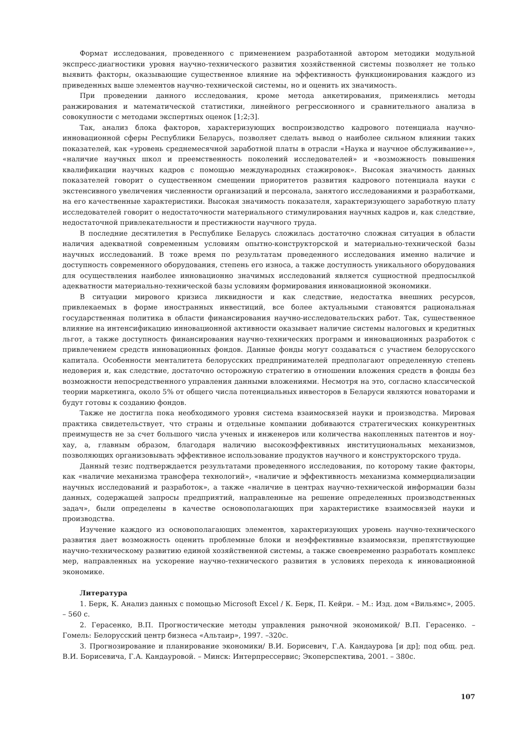Формат исследования, проведенного с применением разработанной автором методики модульной экспресс-диагностики уровня научно-технического развития хозяйственной системы позволяет не только выявить факторы, оказывающие существенное влияние на эффективность функционирования каждого из приведенных выше элементов научно-технической системы, но и оценить их значимость.
При проведении данного исследования, кроме метода анкетирования, применялись методы ранжирования и математической статистики, линейного регрессионного и сравнительного анализа в совокупности с методами экспертных оценок [1;2;3].
Так, анализ блока факторов, характеризующих воспроизводство кадрового потенциала научно-инновационной сферы Республики Беларусь, позволяет сделать вывод о наиболее сильном влиянии таких показателей, как «уровень среднемесячной заработной платы в отрасли «Наука и научное обслуживание»», «наличие научных школ и преемственность поколений исследователей» и «возможность повышения квалификации научных кадров с помощью международных стажировок». Высокая значимость данных показателей говорит о существенном смещении приоритетов развития кадрового потенциала науки с экстенсивного увеличения численности организаций и персонала, занятого исследованиями и разработками, на его качественные характеристики. Высокая значимость показателя, характеризующего заработную плату исследователей говорит о недостаточности материального стимулирования научных кадров и, как следствие, недостаточной привлекательности и престижности научного труда.
В последние десятилетия в Республике Беларусь сложилась достаточно сложная ситуация в области наличия адекватной современным условиям опытно-конструкторской и материально-технической базы научных исследований. В тоже время по результатам проведенного исследования именно наличие и доступность современного оборудования, степень его износа, а также доступность уникального оборудования для осуществления наиболее инновационно значимых исследований является сущностной предпосылкой адекватности материально-технической базы условиям формирования инновационной экономики.
В ситуации мирового кризиса ликвидности и как следствие, недостатка внешних ресурсов, привлекаемых в форме иностранных инвестиций, все более актуальными становятся рациональная государственная политика в области финансирования научно-исследовательских работ. Так, существенное влияние на интенсификацию инновационной активности оказывает наличие системы налоговых и кредитных льгот, а также доступность финансирования научно-технических программ и инновационных разработок с привлечением средств инновационных фондов. Данные фонды могут создаваться с участием белорусского капитала. Особенности менталитета белорусских предпринимателей предполагают определенную степень недоверия и, как следствие, достаточно осторожную стратегию в отношении вложения средств в фонды без возможности непосредственного управления данными вложениями. Несмотря на это, согласно классической теории маркетинга, около 5% от общего числа потенциальных инвесторов в Беларуси являются новаторами и будут готовы к созданию фондов.
Также не достигла пока необходимого уровня система взаимосвязей науки и производства. Мировая практика свидетельствует, что страны и отдельные компании добиваются стратегических конкурентных преимуществ не за счет большого числа ученых и инженеров или количества накопленных патентов и ноу-хау, а, главным образом, благодаря наличию высокоэффективных институциональных механизмов, позволяющих организовывать эффективное использование продуктов научного и конструкторского труда.
Данный тезис подтверждается результатами проведенного исследования, по которому такие факторы, как «наличие механизма трансфера технологий», «наличие и эффективность механизма коммерциализации научных исследований и разработок», а также «наличие в центрах научно-технической информации базы данных, содержащей запросы предприятий, направленные на решение определенных производственных задач», были определены в качестве основополагающих при характеристике взаимосвязей науки и производства.
Изучение каждого из основополагающих элементов, характеризующих уровень научно-технического развития дает возможность оценить проблемные блоки и неэффективные взаимосвязи, препятствующие научно-техническому развитию единой хозяйственной системы, а также своевременно разработать комплекс мер, направленных на ускорение научно-технического развития в условиях перехода к инновационной экономике.
Литература
1. Берк, К. Анализ данных с помощью Microsoft Excel / К. Берк, П. Кейри. – М.: Изд. дом «Вильямс», 2005. – 560 с.
2. Герасенко, В.П. Прогностические методы управления рыночной экономикой/ В.П. Герасенко. – Гомель: Белорусский центр бизнеса «Альтаир», 1997. –320с.
3. Прогнозирование и планирование экономики/ В.И. Борисевич, Г.А. Кандаурова [и др]; под общ. ред. В.И. Борисевича, Г.А. Кандауровой. – Минск: Интерпрессервис; Экоперспектива, 2001. – 380с.
107